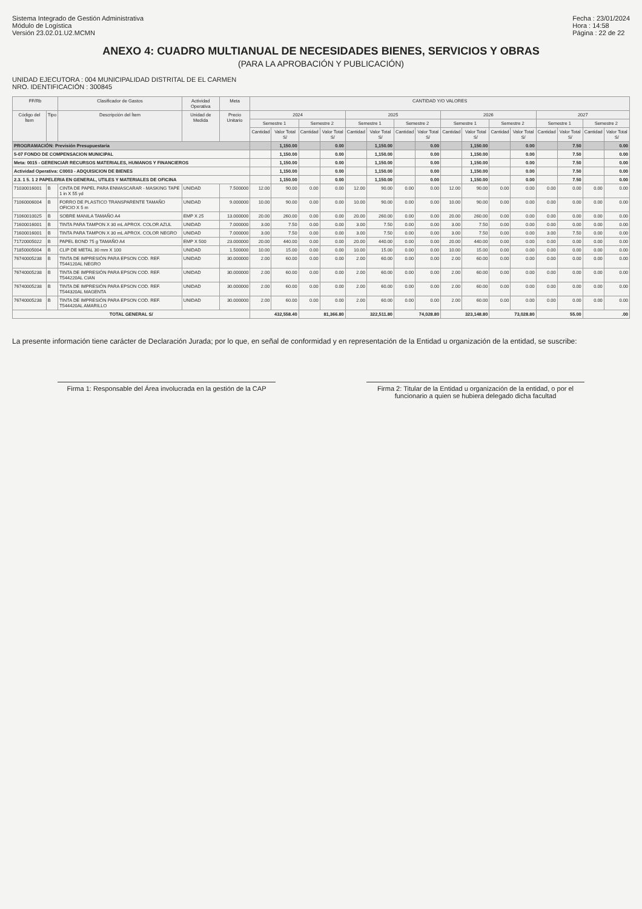Sistema Integrado de Gestión Administrativa
Módulo de Logística
Versión 23.02.01.U2.MCMN
Fecha : 23/01/2024
Hora : 14:58
Página : 22 de 22
ANEXO 4: CUADRO MULTIANUAL DE NECESIDADES BIENES, SERVICIOS Y OBRAS
(PARA LA APROBACIÓN Y PUBLICACIÓN)
UNIDAD EJECUTORA : 004 MUNICIPALIDAD DISTRITAL DE EL CARMEN
NRO. IDENTIFICACIÓN : 300845
| FF/Rb | | Clasificador de Gastos | Actividad Operativa | Meta | CANTIDAD Y/O VALORES | | | | | | | | | | | | | | | |
| --- | --- | --- | --- | --- | --- | --- | --- | --- | --- | --- | --- | --- | --- | --- | --- | --- | --- | --- | --- | --- |
| Código del Ítem | Tipo | Descripción del Ítem | Unidad de Medida | Precio Unitario | 2024 | | | | 2025 | | | | 2026 | | | | 2027 | | | |
| | | | | | Semestre 1 | | Semestre 2 | | Semestre 1 | | Semestre 2 | | Semestre 1 | | Semestre 2 | | Semestre 1 | | Semestre 2 | |
| | | | | | Cantidad | Valor Total S/ | Cantidad | Valor Total S/ | Cantidad | Valor Total S/ | Cantidad | Valor Total S/ | Cantidad | Valor Total S/ | Cantidad | Valor Total S/ | Cantidad | Valor Total S/ | Cantidad | Valor Total S/ |
| PROGRAMACIÓN: Previsión Presupuestaria | | | | | | 1,150.00 | | 0.00 | | 1,150.00 | | 0.00 | | 1,150.00 | | 0.00 | | 7.50 | | 0.00 |
| 5-07 FONDO DE COMPENSACION MUNICIPAL | | | | | | 1,150.00 | | 0.00 | | 1,150.00 | | 0.00 | | 1,150.00 | | 0.00 | | 7.50 | | 0.00 |
| Meta: 0015 - GERENCIAR RECURSOS MATERIALES, HUMANOS Y FINANCIEROS | | | | | | 1,150.00 | | 0.00 | | 1,150.00 | | 0.00 | | 1,150.00 | | 0.00 | | 7.50 | | 0.00 |
| Actividad Operativa: C0003 - ADQUISICION DE BIENES | | | | | | 1,150.00 | | 0.00 | | 1,150.00 | | 0.00 | | 1,150.00 | | 0.00 | | 7.50 | | 0.00 |
| 2.3. 1 5. 1 2 PAPELERIA EN GENERAL, UTILES Y MATERIALES DE OFICINA | | | | | | 1,150.00 | | 0.00 | | 1,150.00 | | 0.00 | | 1,150.00 | | 0.00 | | 7.50 | | 0.00 |
| 71030016001 | B | CINTA DE PAPEL PARA ENMASCARAR - MASKING TAPE 1 in X 55 yd | UNIDAD | 7.500000 | 12.00 | 90.00 | 0.00 | 0.00 | 12.00 | 90.00 | 0.00 | 0.00 | 12.00 | 90.00 | 0.00 | 0.00 | 0.00 | 0.00 | 0.00 | 0.00 |
| 71060006004 | B | FORRO DE PLASTICO TRANSPARENTE TAMAÑO OFICIO X 5 m | UNIDAD | 9.000000 | 10.00 | 90.00 | 0.00 | 0.00 | 10.00 | 90.00 | 0.00 | 0.00 | 10.00 | 90.00 | 0.00 | 0.00 | 0.00 | 0.00 | 0.00 | 0.00 |
| 71060010025 | B | SOBRE MANILA TAMAÑO A4 | EMP X 25 | 13.000000 | 20.00 | 260.00 | 0.00 | 0.00 | 20.00 | 260.00 | 0.00 | 0.00 | 20.00 | 260.00 | 0.00 | 0.00 | 0.00 | 0.00 | 0.00 | 0.00 |
| 71600016001 | B | TINTA PARA TAMPON X 30 mL APROX. COLOR AZUL | UNIDAD | 7.000000 | 3.00 | 7.50 | 0.00 | 0.00 | 3.00 | 7.50 | 0.00 | 0.00 | 3.00 | 7.50 | 0.00 | 0.00 | 0.00 | 0.00 | 0.00 | 0.00 |
| 71600016001 | B | TINTA PARA TAMPON X 30 mL APROX. COLOR NEGRO | UNIDAD | 7.000000 | 3.00 | 7.50 | 0.00 | 0.00 | 3.00 | 7.50 | 0.00 | 0.00 | 3.00 | 7.50 | 0.00 | 0.00 | 3.00 | 7.50 | 0.00 | 0.00 |
| 71720005022 | B | PAPEL BOND 75 g TAMAÑO A4 | EMP X 500 | 23.000000 | 20.00 | 440.00 | 0.00 | 0.00 | 20.00 | 440.00 | 0.00 | 0.00 | 20.00 | 440.00 | 0.00 | 0.00 | 0.00 | 0.00 | 0.00 | 0.00 |
| 71850005004 | B | CLIP DE METAL 30 mm X 100 | UNIDAD | 1.500000 | 10.00 | 15.00 | 0.00 | 0.00 | 10.00 | 15.00 | 0.00 | 0.00 | 10.00 | 15.00 | 0.00 | 0.00 | 0.00 | 0.00 | 0.00 | 0.00 |
| 76740005238 | B | TINTA DE IMPRESIÓN PARA EPSON COD. REF. T544120AL NEGRO | UNIDAD | 30.000000 | 2.00 | 60.00 | 0.00 | 0.00 | 2.00 | 60.00 | 0.00 | 0.00 | 2.00 | 60.00 | 0.00 | 0.00 | 0.00 | 0.00 | 0.00 | 0.00 |
| 76740005238 | B | TINTA DE IMPRESIÓN PARA EPSON COD. REF. T544220AL CIAN | UNIDAD | 30.000000 | 2.00 | 60.00 | 0.00 | 0.00 | 2.00 | 60.00 | 0.00 | 0.00 | 2.00 | 60.00 | 0.00 | 0.00 | 0.00 | 0.00 | 0.00 | 0.00 |
| 76740005238 | B | TINTA DE IMPRESIÓN PARA EPSON COD. REF. T544320AL MAGENTA | UNIDAD | 30.000000 | 2.00 | 60.00 | 0.00 | 0.00 | 2.00 | 60.00 | 0.00 | 0.00 | 2.00 | 60.00 | 0.00 | 0.00 | 0.00 | 0.00 | 0.00 | 0.00 |
| 76740005238 | B | TINTA DE IMPRESIÓN PARA EPSON COD. REF. T544420AL AMARILLO | UNIDAD | 30.000000 | 2.00 | 60.00 | 0.00 | 0.00 | 2.00 | 60.00 | 0.00 | 0.00 | 2.00 | 60.00 | 0.00 | 0.00 | 0.00 | 0.00 | 0.00 | 0.00 |
| TOTAL GENERAL S/ | | | | | 432,558.40 | | 81,366.80 | | 322,511.80 | | 74,028.80 | | 323,148.80 | | 73,028.80 | | 55.00 | | .00 | |
La presente información tiene carácter de Declaración Jurada; por lo que, en señal de conformidad y en representación de la Entidad u organización de la entidad, se suscribe:
Firma 1: Responsable del Área involucrada en la gestión de la CAP
Firma 2: Titular de la Entidad u organización de la entidad, o por el funcionario a quien se hubiera delegado dicha facultad